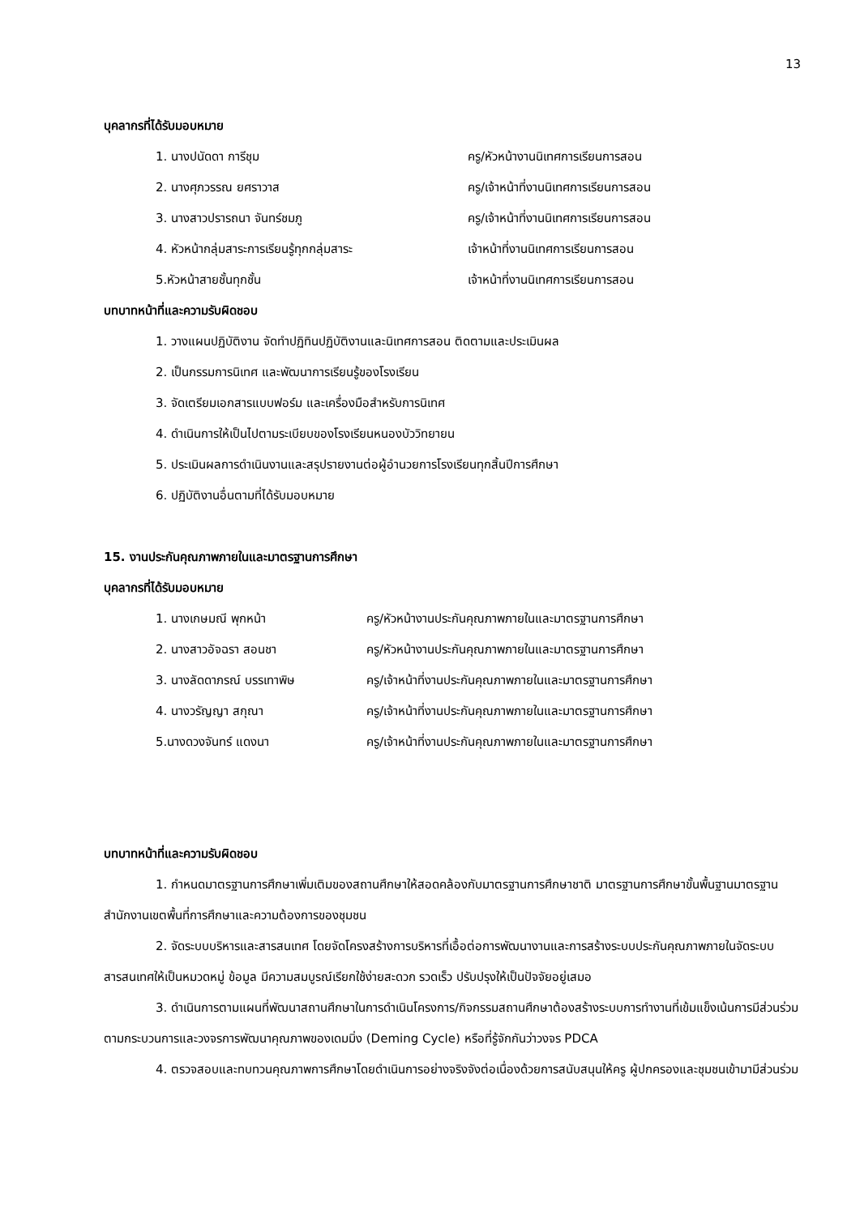13
บุคลากรที่ได้รับมอบหมาย
1. นางปนัดดา การีชุม ครู/หัวหน้างานนิเทศการเรียนการสอน
2. นางศุภวรรณ ยศราวาส ครู/เจ้าหน้าที่งานนิเทศการเรียนการสอน
3. นางสาวปรารถนา จันทร์ชมภู ครู/เจ้าหน้าที่งานนิเทศการเรียนการสอน
4. หัวหน้ากลุ่มสาระการเรียนรู้ทุกกลุ่มสาระ เจ้าหน้าที่งานนิเทศการเรียนการสอน
5.หัวหน้าสายชั้นทุกชั้น เจ้าหน้าที่งานนิเทศการเรียนการสอน
บทบาทหน้าที่และความรับผิดชอบ
1. วางแผนปฏิบัติงาน จัดทำปฏิทินปฏิบัติงานและนิเทศการสอน ติดตามและประเมินผล
2. เป็นกรรมการนิเทศ และพัฒนาการเรียนรู้ของโรงเรียน
3. จัดเตรียมเอกสารแบบฟอร์ม และเครื่องมือสำหรับการนิเทศ
4. ดำเนินการให้เป็นไปตามระเบียบของโรงเรียนหนองบัววิทยายน
5. ประเมินผลการดำเนินงานและสรุปรายงานต่อผู้อำนวยการโรงเรียนทุกสิ้นปีการศึกษา
6. ปฏิบัติงานอื่นตามที่ได้รับมอบหมาย
15. งานประกันคุณภาพภายในและมาตรฐานการศึกษา
บุคลากรที่ได้รับมอบหมาย
1. นางเกษมณี พุกหน้า ครู/หัวหน้างานประกันคุณภาพภายในและมาตรฐานการศึกษา
2. นางสาวอัจฉรา สอนชา ครู/หัวหน้างานประกันคุณภาพภายในและมาตรฐานการศึกษา
3. นางลัดดาภรณ์ บรรเทาพิษ ครู/เจ้าหน้าที่งานประกันคุณภาพภายในและมาตรฐานการศึกษา
4. นางวรัญญา สกุณา ครู/เจ้าหน้าที่งานประกันคุณภาพภายในและมาตรฐานการศึกษา
5.นางดวงจันทร์ แดงนา ครู/เจ้าหน้าที่งานประกันคุณภาพภายในและมาตรฐานการศึกษา
บทบาทหน้าที่และความรับผิดชอบ
1. กำหนดมาตรฐานการศึกษาเพิ่มเติมของสถานศึกษาให้สอดคล้องกับมาตรฐานการศึกษาชาติ มาตรฐานการศึกษาขั้นพื้นฐานมาตรฐานสำนักงานเขตพื้นที่การศึกษาและความต้องการของชุมชน
2. จัดระบบบริหารและสารสนเทศ โดยจัดโครงสร้างการบริหารที่เอื้อต่อการพัฒนางานและการสร้างระบบประกันคุณภาพภายในจัดระบบสารสนเทศให้เป็นหมวดหมู่ ข้อมูล มีความสมบูรณ์เรียกใช้ง่ายสะดวก รวดเร็ว ปรับปรุงให้เป็นปัจจัยอยู่เสมอ
3. ดำเนินการตามแผนที่พัฒนาสถานศึกษาในการดำเนินโครงการ/กิจกรรมสถานศึกษาต้องสร้างระบบการทำงานที่เข้มแข็งเน้นการมีส่วนร่วม ตามกระบวนการและวงจรการพัฒนาคุณภาพของเดมมิ่ง (Deming Cycle) หรือที่รู้จักกันว่าวงจร PDCA
4. ตรวจสอบและทบทวนคุณภาพการศึกษาโดยดำเนินการอย่างจริงจังต่อเนื่องด้วยการสนับสนุนให้ครู ผู้ปกครองและชุมชนเข้ามามีส่วนร่วม